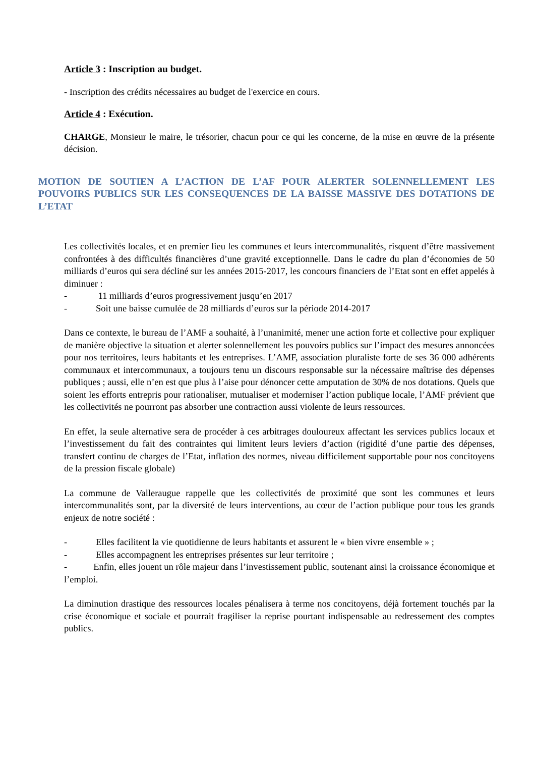Article 3 : Inscription au budget.
- Inscription des crédits nécessaires au budget de l'exercice en cours.
Article 4 : Exécution.
CHARGE, Monsieur le maire, le trésorier, chacun pour ce qui les concerne, de la mise en œuvre de la présente décision.
MOTION DE SOUTIEN A L’ACTION DE L’AF POUR ALERTER SOLENNELLEMENT LES POUVOIRS PUBLICS SUR LES CONSEQUENCES DE LA BAISSE MASSIVE DES DOTATIONS DE L’ETAT
Les collectivités locales, et en premier lieu les communes et leurs intercommunalités, risquent d’être massivement confrontées à des difficultés financières d’une gravité exceptionnelle. Dans le cadre du plan d’économies de 50 milliards d’euros qui sera décliné sur les années 2015-2017, les concours financiers de l’Etat sont en effet appelés à diminuer :
- 11 milliards d’euros progressivement jusqu’en 2017
- Soit une baisse cumulée de 28 milliards d’euros sur la période 2014-2017
Dans ce contexte, le bureau de l’AMF a souhaité, à l’unanimité, mener une action forte et collective pour expliquer de manière objective la situation et alerter solennellement les pouvoirs publics sur l’impact des mesures annoncées pour nos territoires, leurs habitants et les entreprises. L’AMF, association pluraliste forte de ses 36 000 adhérents communaux et intercommunaux, a toujours tenu un discours responsable sur la nécessaire maîtrise des dépenses publiques ; aussi, elle n’en est que plus à l’aise pour dénoncer cette amputation de 30% de nos dotations. Quels que soient les efforts entrepris pour rationaliser, mutualiser et moderniser l’action publique locale, l’AMF prévient que les collectivités ne pourront pas absorber une contraction aussi violente de leurs ressources.
En effet, la seule alternative sera de procéder à ces arbitrages douloureux affectant les services publics locaux et l’investissement du fait des contraintes qui limitent leurs leviers d’action (rigidité d’une partie des dépenses, transfert continu de charges de l’Etat, inflation des normes, niveau difficilement supportable pour nos concitoyens de la pression fiscale globale)
La commune de Valleraugue rappelle que les collectivités de proximité que sont les communes et leurs intercommunalités sont, par la diversité de leurs interventions, au cœur de l’action publique pour tous les grands enjeux de notre société :
- Elles facilitent la vie quotidienne de leurs habitants et assurent le « bien vivre ensemble » ;
- Elles accompagnent les entreprises présentes sur leur territoire ;
- Enfin, elles jouent un rôle majeur dans l’investissement public, soutenant ainsi la croissance économique et l’emploi.
La diminution drastique des ressources locales pénalisera à terme nos concitoyens, déjà fortement touchés par la crise économique et sociale et pourrait fragiliser la reprise pourtant indispensable au redressement des comptes publics.